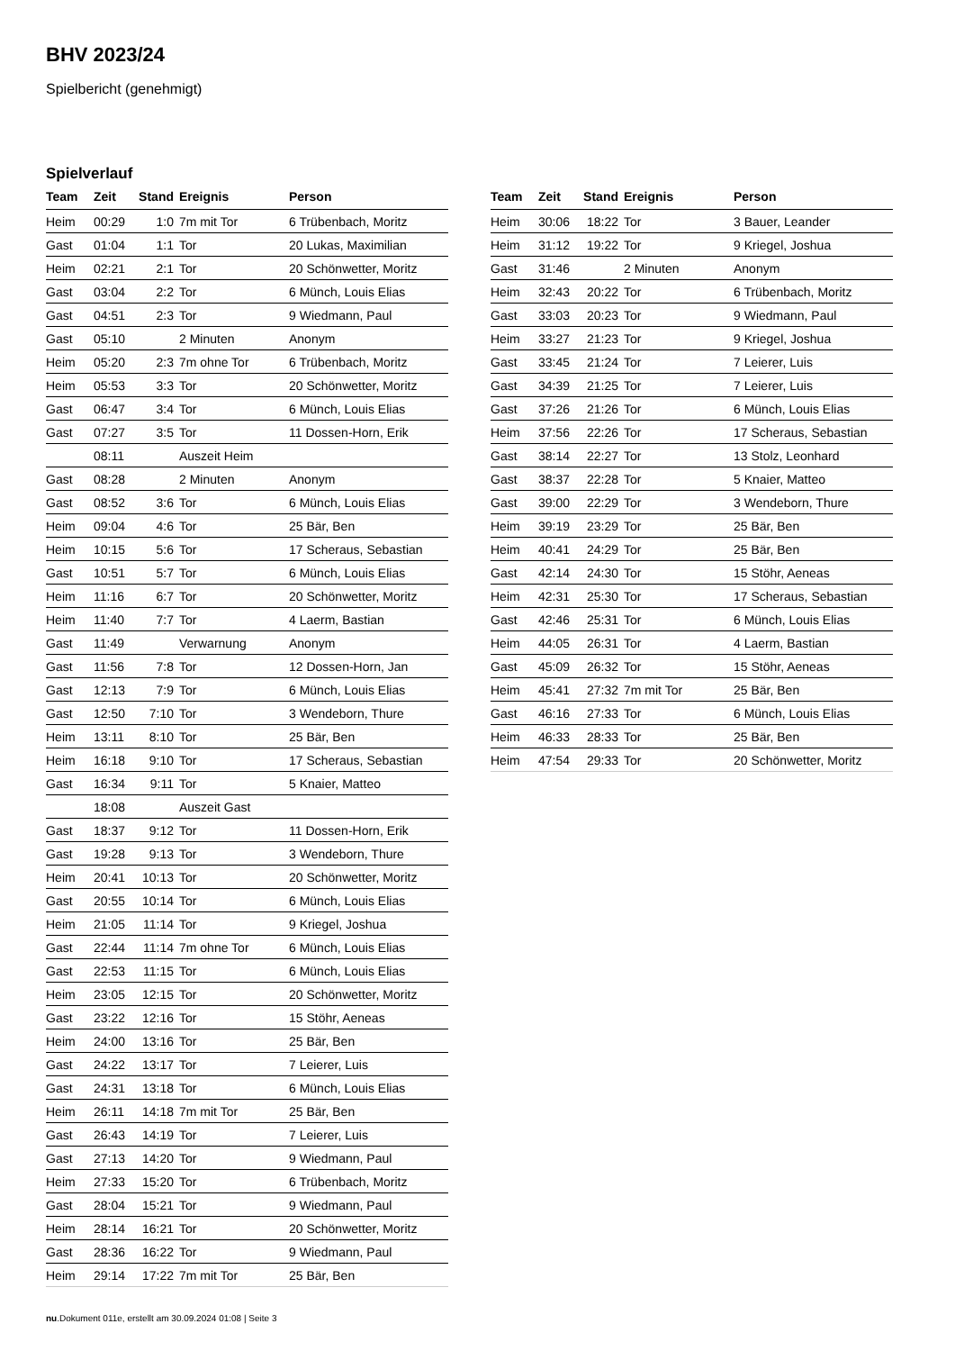BHV 2023/24
Spielbericht (genehmigt)
Spielverlauf
| Team | Zeit | Stand | Ereignis | Person |
| --- | --- | --- | --- | --- |
| Heim | 00:29 | 1:0 | 7m mit Tor | 6 Trübenbach, Moritz |
| Gast | 01:04 | 1:1 | Tor | 20 Lukas, Maximilian |
| Heim | 02:21 | 2:1 | Tor | 20 Schönwetter, Moritz |
| Gast | 03:04 | 2:2 | Tor | 6 Münch, Louis Elias |
| Gast | 04:51 | 2:3 | Tor | 9 Wiedmann, Paul |
| Gast | 05:10 | | 2 Minuten | Anonym |
| Heim | 05:20 | 2:3 | 7m ohne Tor | 6 Trübenbach, Moritz |
| Heim | 05:53 | 3:3 | Tor | 20 Schönwetter, Moritz |
| Gast | 06:47 | 3:4 | Tor | 6 Münch, Louis Elias |
| Gast | 07:27 | 3:5 | Tor | 11 Dossen-Horn, Erik |
| | 08:11 | | Auszeit Heim | |
| Gast | 08:28 | | 2 Minuten | Anonym |
| Gast | 08:52 | 3:6 | Tor | 6 Münch, Louis Elias |
| Heim | 09:04 | 4:6 | Tor | 25 Bär, Ben |
| Heim | 10:15 | 5:6 | Tor | 17 Scheraus, Sebastian |
| Gast | 10:51 | 5:7 | Tor | 6 Münch, Louis Elias |
| Heim | 11:16 | 6:7 | Tor | 20 Schönwetter, Moritz |
| Heim | 11:40 | 7:7 | Tor | 4 Laerm, Bastian |
| Gast | 11:49 | | Verwarnung | Anonym |
| Gast | 11:56 | 7:8 | Tor | 12 Dossen-Horn, Jan |
| Gast | 12:13 | 7:9 | Tor | 6 Münch, Louis Elias |
| Gast | 12:50 | 7:10 | Tor | 3 Wendeborn, Thure |
| Heim | 13:11 | 8:10 | Tor | 25 Bär, Ben |
| Heim | 16:18 | 9:10 | Tor | 17 Scheraus, Sebastian |
| Gast | 16:34 | 9:11 | Tor | 5 Knaier, Matteo |
| | 18:08 | | Auszeit Gast | |
| Gast | 18:37 | 9:12 | Tor | 11 Dossen-Horn, Erik |
| Gast | 19:28 | 9:13 | Tor | 3 Wendeborn, Thure |
| Heim | 20:41 | 10:13 | Tor | 20 Schönwetter, Moritz |
| Gast | 20:55 | 10:14 | Tor | 6 Münch, Louis Elias |
| Heim | 21:05 | 11:14 | Tor | 9 Kriegel, Joshua |
| Gast | 22:44 | 11:14 | 7m ohne Tor | 6 Münch, Louis Elias |
| Gast | 22:53 | 11:15 | Tor | 6 Münch, Louis Elias |
| Heim | 23:05 | 12:15 | Tor | 20 Schönwetter, Moritz |
| Gast | 23:22 | 12:16 | Tor | 15 Stöhr, Aeneas |
| Heim | 24:00 | 13:16 | Tor | 25 Bär, Ben |
| Gast | 24:22 | 13:17 | Tor | 7 Leierer, Luis |
| Gast | 24:31 | 13:18 | Tor | 6 Münch, Louis Elias |
| Heim | 26:11 | 14:18 | 7m mit Tor | 25 Bär, Ben |
| Gast | 26:43 | 14:19 | Tor | 7 Leierer, Luis |
| Gast | 27:13 | 14:20 | Tor | 9 Wiedmann, Paul |
| Heim | 27:33 | 15:20 | Tor | 6 Trübenbach, Moritz |
| Gast | 28:04 | 15:21 | Tor | 9 Wiedmann, Paul |
| Heim | 28:14 | 16:21 | Tor | 20 Schönwetter, Moritz |
| Gast | 28:36 | 16:22 | Tor | 9 Wiedmann, Paul |
| Heim | 29:14 | 17:22 | 7m mit Tor | 25 Bär, Ben |
| Team | Zeit | Stand | Ereignis | Person |
| --- | --- | --- | --- | --- |
| Heim | 30:06 | 18:22 | Tor | 3 Bauer, Leander |
| Heim | 31:12 | 19:22 | Tor | 9 Kriegel, Joshua |
| Gast | 31:46 | | 2 Minuten | Anonym |
| Heim | 32:43 | 20:22 | Tor | 6 Trübenbach, Moritz |
| Gast | 33:03 | 20:23 | Tor | 9 Wiedmann, Paul |
| Heim | 33:27 | 21:23 | Tor | 9 Kriegel, Joshua |
| Gast | 33:45 | 21:24 | Tor | 7 Leierer, Luis |
| Gast | 34:39 | 21:25 | Tor | 7 Leierer, Luis |
| Gast | 37:26 | 21:26 | Tor | 6 Münch, Louis Elias |
| Heim | 37:56 | 22:26 | Tor | 17 Scheraus, Sebastian |
| Gast | 38:14 | 22:27 | Tor | 13 Stolz, Leonhard |
| Gast | 38:37 | 22:28 | Tor | 5 Knaier, Matteo |
| Gast | 39:00 | 22:29 | Tor | 3 Wendeborn, Thure |
| Heim | 39:19 | 23:29 | Tor | 25 Bär, Ben |
| Heim | 40:41 | 24:29 | Tor | 25 Bär, Ben |
| Gast | 42:14 | 24:30 | Tor | 15 Stöhr, Aeneas |
| Heim | 42:31 | 25:30 | Tor | 17 Scheraus, Sebastian |
| Gast | 42:46 | 25:31 | Tor | 6 Münch, Louis Elias |
| Heim | 44:05 | 26:31 | Tor | 4 Laerm, Bastian |
| Gast | 45:09 | 26:32 | Tor | 15 Stöhr, Aeneas |
| Heim | 45:41 | 27:32 | 7m mit Tor | 25 Bär, Ben |
| Gast | 46:16 | 27:33 | Tor | 6 Münch, Louis Elias |
| Heim | 46:33 | 28:33 | Tor | 25 Bär, Ben |
| Heim | 47:54 | 29:33 | Tor | 20 Schönwetter, Moritz |
nu.Dokument 011e, erstellt am 30.09.2024 01:08 | Seite 3